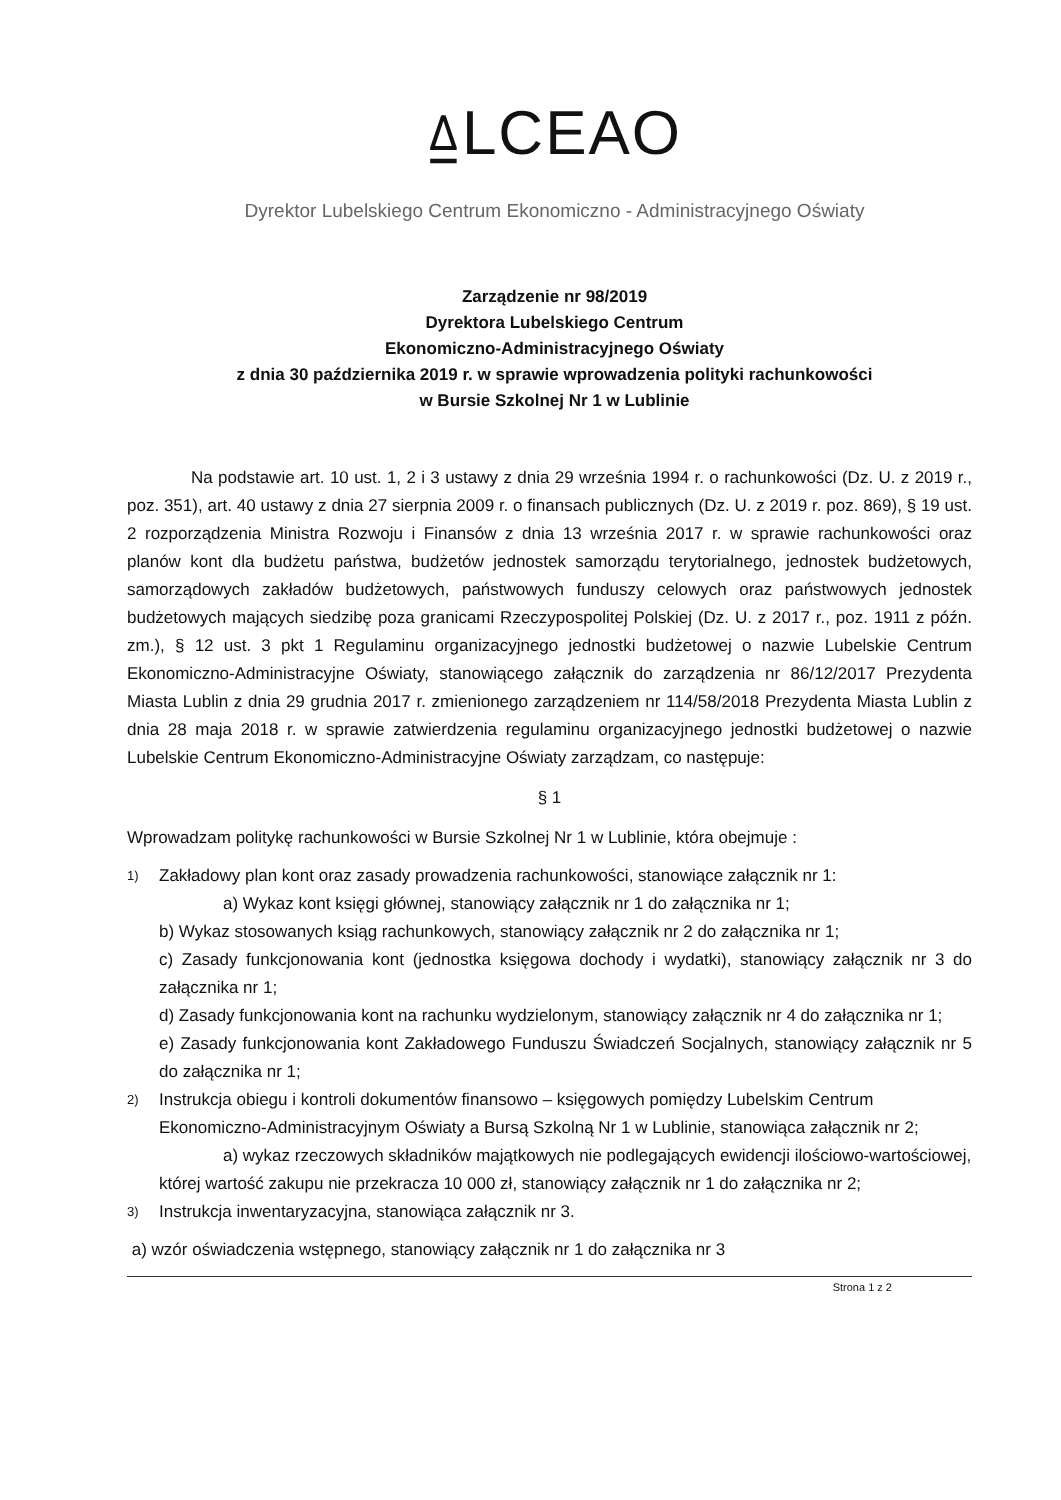⍙LCEAO
Dyrektor Lubelskiego Centrum Ekonomiczno - Administracyjnego Oświaty
Zarządzenie nr 98/2019
Dyrektora Lubelskiego Centrum
Ekonomiczno-Administracyjnego Oświaty
z dnia 30 października 2019 r. w sprawie wprowadzenia polityki rachunkowości
w Bursie Szkolnej Nr 1 w Lublinie
Na podstawie art. 10 ust. 1, 2 i 3 ustawy z dnia 29 września 1994 r. o rachunkowości (Dz. U. z 2019 r., poz. 351), art. 40 ustawy z dnia 27 sierpnia 2009 r. o finansach publicznych (Dz. U. z 2019 r. poz. 869), § 19 ust. 2 rozporządzenia Ministra Rozwoju i Finansów z dnia 13 września 2017 r. w sprawie rachunkowości oraz planów kont dla budżetu państwa, budżetów jednostek samorządu terytorialnego, jednostek budżetowych, samorządowych zakładów budżetowych, państwowych funduszy celowych oraz państwowych jednostek budżetowych mających siedzibę poza granicami Rzeczypospolitej Polskiej (Dz. U. z 2017 r., poz. 1911 z późn. zm.), § 12 ust. 3 pkt 1 Regulaminu organizacyjnego jednostki budżetowej o nazwie Lubelskie Centrum Ekonomiczno-Administracyjne Oświaty, stanowiącego załącznik do zarządzenia nr 86/12/2017 Prezydenta Miasta Lublin z dnia 29 grudnia 2017 r. zmienionego zarządzeniem nr 114/58/2018 Prezydenta Miasta Lublin z dnia 28 maja 2018 r. w sprawie zatwierdzenia regulaminu organizacyjnego jednostki budżetowej o nazwie Lubelskie Centrum Ekonomiczno-Administracyjne Oświaty zarządzam, co następuje:
§ 1
Wprowadzam politykę rachunkowości w Bursie Szkolnej Nr 1 w Lublinie, która obejmuje :
1) Zakładowy plan kont oraz zasady prowadzenia rachunkowości, stanowiące załącznik nr 1:
a) Wykaz kont księgi głównej, stanowiący załącznik nr 1 do załącznika nr 1;
b) Wykaz stosowanych ksiąg rachunkowych, stanowiący załącznik nr 2 do załącznika nr 1;
c) Zasady funkcjonowania kont (jednostka księgowa dochody i wydatki), stanowiący załącznik nr 3 do załącznika nr 1;
d) Zasady funkcjonowania kont na rachunku wydzielonym, stanowiący załącznik nr 4 do załącznika nr 1;
e) Zasady funkcjonowania kont Zakładowego Funduszu Świadczeń Socjalnych, stanowiący załącznik nr 5 do załącznika nr 1;
2) Instrukcja obiegu i kontroli dokumentów finansowo – księgowych pomiędzy Lubelskim Centrum Ekonomiczno-Administracyjnym Oświaty a Bursą Szkolną Nr 1 w Lublinie, stanowiąca załącznik nr 2;
a) wykaz rzeczowych składników majątkowych nie podlegających ewidencji ilościowo-wartościowej, której wartość zakupu nie przekracza 10 000 zł, stanowiący załącznik nr 1 do załącznika nr 2;
3) Instrukcja inwentaryzacyjna, stanowiąca załącznik nr 3.
a) wzór oświadczenia wstępnego, stanowiący załącznik nr 1 do załącznika nr 3
Strona 1 z 2